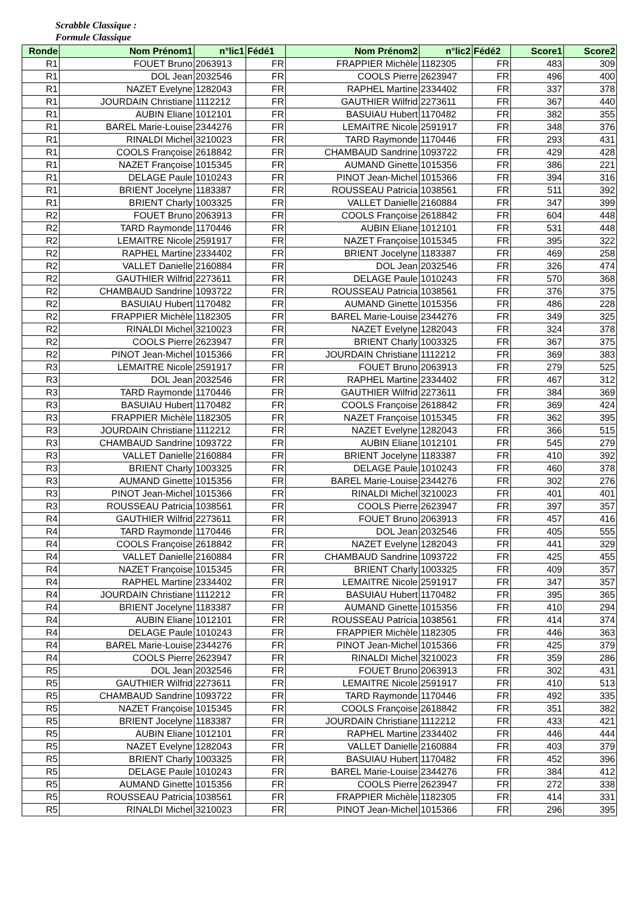Scrabble Classique :
Formule Classique
| Ronde | Nom Prénom1 | n°lic1 | Fédé1 | Nom Prénom2 | n°lic2 | Fédé2 | Score1 | Score2 |
| --- | --- | --- | --- | --- | --- | --- | --- | --- |
| R1 | FOUET Bruno | 2063913 | FR | FRAPPIER Michèle | 1182305 | FR | 483 | 309 |
| R1 | DOL Jean | 2032546 | FR | COOLS Pierre | 2623947 | FR | 496 | 400 |
| R1 | NAZET Evelyne | 1282043 | FR | RAPHEL Martine | 2334402 | FR | 337 | 378 |
| R1 | JOURDAIN Christiane | 1112212 | FR | GAUTHIER Wilfrid | 2273611 | FR | 367 | 440 |
| R1 | AUBIN Eliane | 1012101 | FR | BASUIAU Hubert | 1170482 | FR | 382 | 355 |
| R1 | BAREL Marie-Louise | 2344276 | FR | LEMAITRE Nicole | 2591917 | FR | 348 | 376 |
| R1 | RINALDI Michel | 3210023 | FR | TARD Raymonde | 1170446 | FR | 293 | 431 |
| R1 | COOLS Françoise | 2618842 | FR | CHAMBAUD Sandrine | 1093722 | FR | 429 | 428 |
| R1 | NAZET Françoise | 1015345 | FR | AUMAND Ginette | 1015356 | FR | 386 | 221 |
| R1 | DELAGE Paule | 1010243 | FR | PINOT Jean-Michel | 1015366 | FR | 394 | 316 |
| R1 | BRIENT Jocelyne | 1183387 | FR | ROUSSEAU Patricia | 1038561 | FR | 511 | 392 |
| R1 | BRIENT Charly | 1003325 | FR | VALLET Danielle | 2160884 | FR | 347 | 399 |
| R2 | FOUET Bruno | 2063913 | FR | COOLS Françoise | 2618842 | FR | 604 | 448 |
| R2 | TARD Raymonde | 1170446 | FR | AUBIN Eliane | 1012101 | FR | 531 | 448 |
| R2 | LEMAITRE Nicole | 2591917 | FR | NAZET Françoise | 1015345 | FR | 395 | 322 |
| R2 | RAPHEL Martine | 2334402 | FR | BRIENT Jocelyne | 1183387 | FR | 469 | 258 |
| R2 | VALLET Danielle | 2160884 | FR | DOL Jean | 2032546 | FR | 326 | 474 |
| R2 | GAUTHIER Wilfrid | 2273611 | FR | DELAGE Paule | 1010243 | FR | 570 | 368 |
| R2 | CHAMBAUD Sandrine | 1093722 | FR | ROUSSEAU Patricia | 1038561 | FR | 376 | 375 |
| R2 | BASUIAU Hubert | 1170482 | FR | AUMAND Ginette | 1015356 | FR | 486 | 228 |
| R2 | FRAPPIER Michèle | 1182305 | FR | BAREL Marie-Louise | 2344276 | FR | 349 | 325 |
| R2 | RINALDI Michel | 3210023 | FR | NAZET Evelyne | 1282043 | FR | 324 | 378 |
| R2 | COOLS Pierre | 2623947 | FR | BRIENT Charly | 1003325 | FR | 367 | 375 |
| R2 | PINOT Jean-Michel | 1015366 | FR | JOURDAIN Christiane | 1112212 | FR | 369 | 383 |
| R3 | LEMAITRE Nicole | 2591917 | FR | FOUET Bruno | 2063913 | FR | 279 | 525 |
| R3 | DOL Jean | 2032546 | FR | RAPHEL Martine | 2334402 | FR | 467 | 312 |
| R3 | TARD Raymonde | 1170446 | FR | GAUTHIER Wilfrid | 2273611 | FR | 384 | 369 |
| R3 | BASUIAU Hubert | 1170482 | FR | COOLS Françoise | 2618842 | FR | 369 | 424 |
| R3 | FRAPPIER Michèle | 1182305 | FR | NAZET Françoise | 1015345 | FR | 362 | 395 |
| R3 | JOURDAIN Christiane | 1112212 | FR | NAZET Evelyne | 1282043 | FR | 366 | 515 |
| R3 | CHAMBAUD Sandrine | 1093722 | FR | AUBIN Eliane | 1012101 | FR | 545 | 279 |
| R3 | VALLET Danielle | 2160884 | FR | BRIENT Jocelyne | 1183387 | FR | 410 | 392 |
| R3 | BRIENT Charly | 1003325 | FR | DELAGE Paule | 1010243 | FR | 460 | 378 |
| R3 | AUMAND Ginette | 1015356 | FR | BAREL Marie-Louise | 2344276 | FR | 302 | 276 |
| R3 | PINOT Jean-Michel | 1015366 | FR | RINALDI Michel | 3210023 | FR | 401 | 401 |
| R3 | ROUSSEAU Patricia | 1038561 | FR | COOLS Pierre | 2623947 | FR | 397 | 357 |
| R4 | GAUTHIER Wilfrid | 2273611 | FR | FOUET Bruno | 2063913 | FR | 457 | 416 |
| R4 | TARD Raymonde | 1170446 | FR | DOL Jean | 2032546 | FR | 405 | 555 |
| R4 | COOLS Françoise | 2618842 | FR | NAZET Evelyne | 1282043 | FR | 441 | 329 |
| R4 | VALLET Danielle | 2160884 | FR | CHAMBAUD Sandrine | 1093722 | FR | 425 | 455 |
| R4 | NAZET Françoise | 1015345 | FR | BRIENT Charly | 1003325 | FR | 409 | 357 |
| R4 | RAPHEL Martine | 2334402 | FR | LEMAITRE Nicole | 2591917 | FR | 347 | 357 |
| R4 | JOURDAIN Christiane | 1112212 | FR | BASUIAU Hubert | 1170482 | FR | 395 | 365 |
| R4 | BRIENT Jocelyne | 1183387 | FR | AUMAND Ginette | 1015356 | FR | 410 | 294 |
| R4 | AUBIN Eliane | 1012101 | FR | ROUSSEAU Patricia | 1038561 | FR | 414 | 374 |
| R4 | DELAGE Paule | 1010243 | FR | FRAPPIER Michèle | 1182305 | FR | 446 | 363 |
| R4 | BAREL Marie-Louise | 2344276 | FR | PINOT Jean-Michel | 1015366 | FR | 425 | 379 |
| R4 | COOLS Pierre | 2623947 | FR | RINALDI Michel | 3210023 | FR | 359 | 286 |
| R5 | DOL Jean | 2032546 | FR | FOUET Bruno | 2063913 | FR | 302 | 431 |
| R5 | GAUTHIER Wilfrid | 2273611 | FR | LEMAITRE Nicole | 2591917 | FR | 410 | 513 |
| R5 | CHAMBAUD Sandrine | 1093722 | FR | TARD Raymonde | 1170446 | FR | 492 | 335 |
| R5 | NAZET Françoise | 1015345 | FR | COOLS Françoise | 2618842 | FR | 351 | 382 |
| R5 | BRIENT Jocelyne | 1183387 | FR | JOURDAIN Christiane | 1112212 | FR | 433 | 421 |
| R5 | AUBIN Eliane | 1012101 | FR | RAPHEL Martine | 2334402 | FR | 446 | 444 |
| R5 | NAZET Evelyne | 1282043 | FR | VALLET Danielle | 2160884 | FR | 403 | 379 |
| R5 | BRIENT Charly | 1003325 | FR | BASUIAU Hubert | 1170482 | FR | 452 | 396 |
| R5 | DELAGE Paule | 1010243 | FR | BAREL Marie-Louise | 2344276 | FR | 384 | 412 |
| R5 | AUMAND Ginette | 1015356 | FR | COOLS Pierre | 2623947 | FR | 272 | 338 |
| R5 | ROUSSEAU Patricia | 1038561 | FR | FRAPPIER Michèle | 1182305 | FR | 414 | 331 |
| R5 | RINALDI Michel | 3210023 | FR | PINOT Jean-Michel | 1015366 | FR | 296 | 395 |